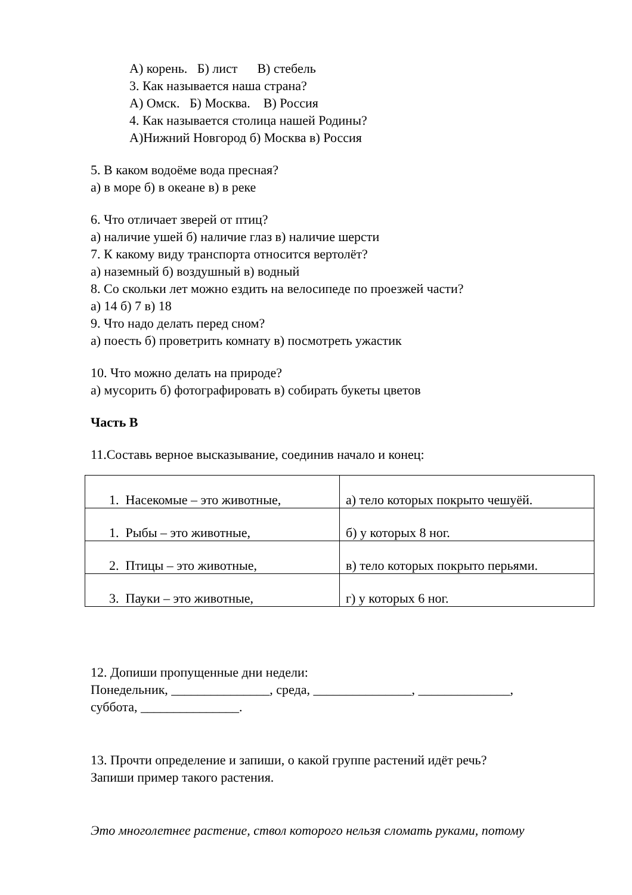А) корень. Б) лист В) стебель
3. Как называется наша страна?
А) Омск. Б) Москва. В) Россия
4. Как называется столица нашей Родины?
А)Нижний Новгород б) Москва в) Россия
5. В каком водоёме вода пресная?
а) в море б) в океане в) в реке
6. Что отличает зверей от птиц?
а) наличие ушей б) наличие глаз в) наличие шерсти
7. К какому виду транспорта относится вертолёт?
а) наземный б) воздушный в) водный
8. Со скольки лет можно ездить на велосипеде по проезжей части?
а) 14 б) 7 в) 18
9. Что надо делать перед сном?
а) поесть б) проветрить комнату в) посмотреть ужастик
10. Что можно делать на природе?
а) мусорить б) фотографировать в) собирать букеты цветов
Часть В
11.Составь верное высказывание, соединив начало и конец:
| 1. Насекомые – это животные, | а) тело которых покрыто чешуёй. |
| 1. Рыбы – это животные, | б) у которых 8 ног. |
| 2. Птицы – это животные, | в) тело которых покрыто перьями. |
| 3. Пауки – это животные, | г) у которых 6 ног. |
12. Допиши пропущенные дни недели:
Понедельник, _______________, среда, _______________, ______________,
суббота, _______________.
13. Прочти определение и запиши, о какой группе растений идёт речь?
Запиши пример такого растения.
Это многолетнее растение, ствол которого нельзя сломать руками, потому